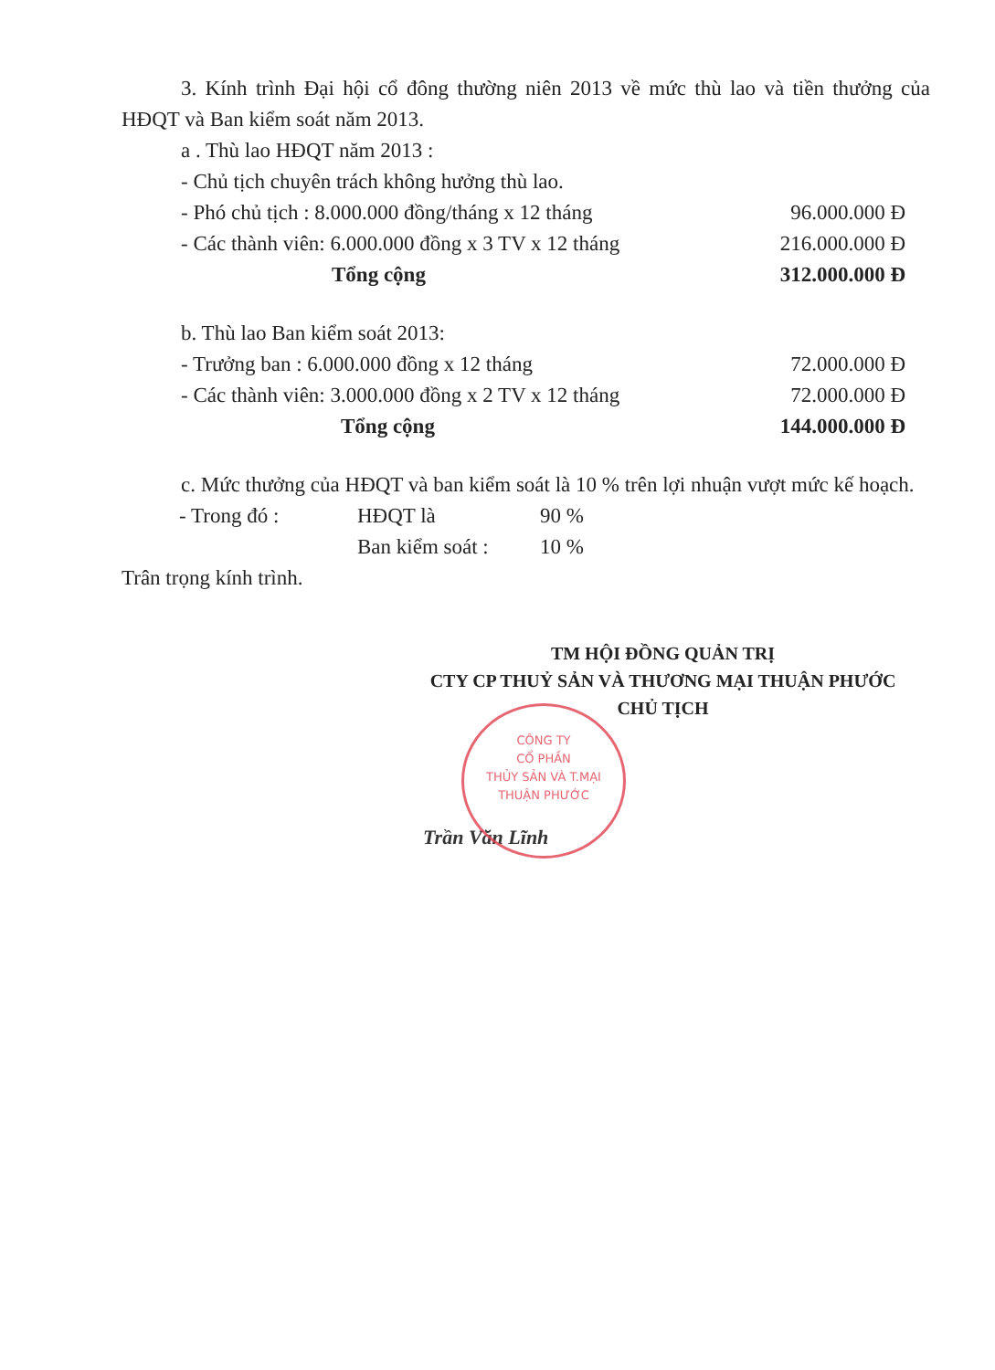3. Kính trình Đại hội cổ đông thường niên 2013 về mức thù lao và tiền thưởng của HĐQT và Ban kiểm soát năm 2013.
a . Thù lao HĐQT năm 2013 :
| - Chủ tịch chuyên trách không hưởng thù lao. | |
| - Phó chủ tịch : 8.000.000 đồng/tháng x 12 tháng | 96.000.000 Đ |
| - Các thành viên: 6.000.000 đồng x 3 TV x 12 tháng | 216.000.000 Đ |
| Tổng cộng | 312.000.000 Đ |
b. Thù lao Ban kiểm soát 2013:
| - Trưởng ban : 6.000.000 đồng x 12 tháng | 72.000.000 Đ |
| - Các thành viên: 3.000.000 đồng x 2 TV x 12 tháng | 72.000.000 Đ |
| Tổng cộng | 144.000.000 Đ |
c. Mức thưởng của HĐQT và ban kiểm soát là 10 % trên lợi nhuận vượt mức kế hoạch.
| - Trong đó : | HĐQT là | 90 % |
| | Ban kiểm soát : | 10 % |
Trân trọng kính trình.
TM HỘI ĐỒNG QUẢN TRỊ
CTY CP THUỶ SẢN VÀ THƯƠNG MẠI THUẬN PHƯỚC
CHỦ TỊCH
Trần Văn Lĩnh
CÔNG TY
CỔ PHẦN
THỦY SẢN VÀ T.MẠI
THUẬN PHƯỚC